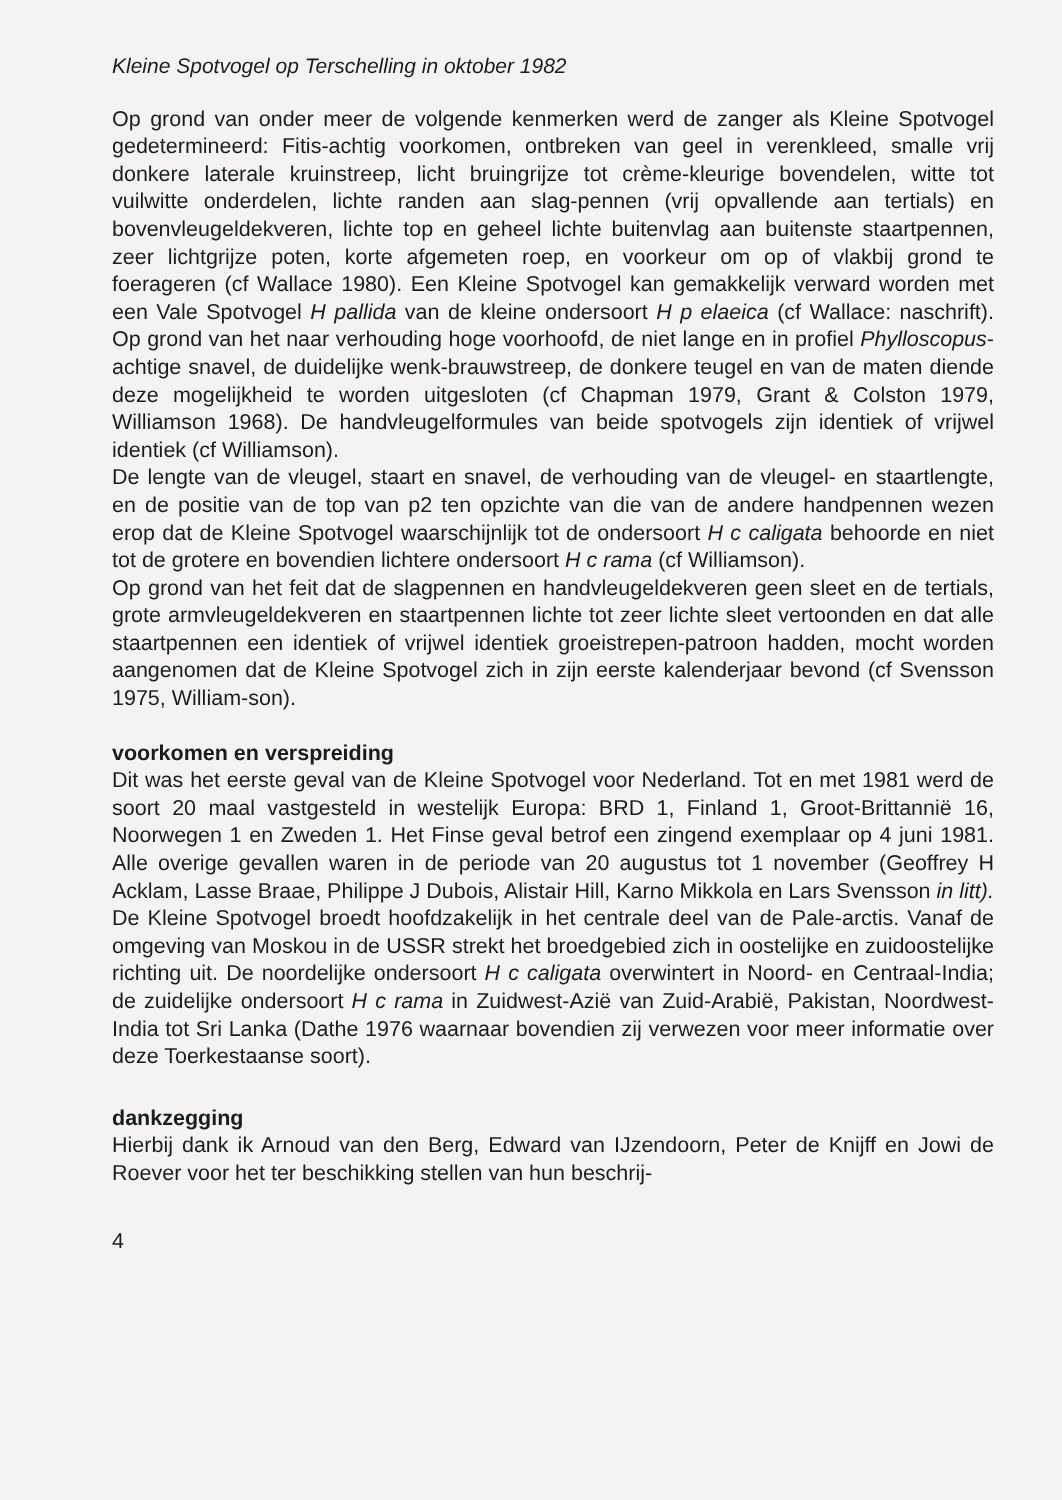Kleine Spotvogel op Terschelling in oktober 1982
Op grond van onder meer de volgende kenmerken werd de zanger als Kleine Spotvogel gedetermineerd: Fitis-achtig voorkomen, ontbreken van geel in verenkleed, smalle vrij donkere laterale kruinstreep, licht bruingrijze tot crème-kleurige bovendelen, witte tot vuilwitte onderdelen, lichte randen aan slag-pennen (vrij opvallende aan tertials) en bovenvleugeldekveren, lichte top en geheel lichte buitenvlag aan buitenste staartpennen, zeer lichtgrijze poten, korte afgemeten roep, en voorkeur om op of vlakbij grond te foerageren (cf Wallace 1980). Een Kleine Spotvogel kan gemakkelijk verward worden met een Vale Spotvogel H pallida van de kleine ondersoort H p elaeica (cf Wallace: naschrift). Op grond van het naar verhouding hoge voorhoofd, de niet lange en in profiel Phylloscopus-achtige snavel, de duidelijke wenk-brauwstreep, de donkere teugel en van de maten diende deze mogelijkheid te worden uitgesloten (cf Chapman 1979, Grant & Colston 1979, Williamson 1968). De handvleugelformules van beide spotvogels zijn identiek of vrijwel identiek (cf Williamson).
De lengte van de vleugel, staart en snavel, de verhouding van de vleugel- en staartlengte, en de positie van de top van p2 ten opzichte van die van de andere handpennen wezen erop dat de Kleine Spotvogel waarschijnlijk tot de ondersoort H c caligata behoorde en niet tot de grotere en bovendien lichtere ondersoort H c rama (cf Williamson).
Op grond van het feit dat de slagpennen en handvleugeldekveren geen sleet en de tertials, grote armvleugeldekveren en staartpennen lichte tot zeer lichte sleet vertoonden en dat alle staartpennen een identiek of vrijwel identiek groeistrepen-patroon hadden, mocht worden aangenomen dat de Kleine Spotvogel zich in zijn eerste kalenderjaar bevond (cf Svensson 1975, William-son).
voorkomen en verspreiding
Dit was het eerste geval van de Kleine Spotvogel voor Nederland. Tot en met 1981 werd de soort 20 maal vastgesteld in westelijk Europa: BRD 1, Finland 1, Groot-Brittannië 16, Noorwegen 1 en Zweden 1. Het Finse geval betrof een zingend exemplaar op 4 juni 1981. Alle overige gevallen waren in de periode van 20 augustus tot 1 november (Geoffrey H Acklam, Lasse Braae, Philippe J Dubois, Alistair Hill, Karno Mikkola en Lars Svensson in litt).
De Kleine Spotvogel broedt hoofdzakelijk in het centrale deel van de Pale-arctis. Vanaf de omgeving van Moskou in de USSR strekt het broedgebied zich in oostelijke en zuidoostelijke richting uit. De noordelijke ondersoort H c caligata overwintert in Noord- en Centraal-India; de zuidelijke ondersoort H c rama in Zuidwest-Azië van Zuid-Arabië, Pakistan, Noordwest-India tot Sri Lanka (Dathe 1976 waarnaar bovendien zij verwezen voor meer informatie over deze Toerkestaanse soort).
dankzegging
Hierbij dank ik Arnoud van den Berg, Edward van IJzendoorn, Peter de Knijff en Jowi de Roever voor het ter beschikking stellen van hun beschrij-
4